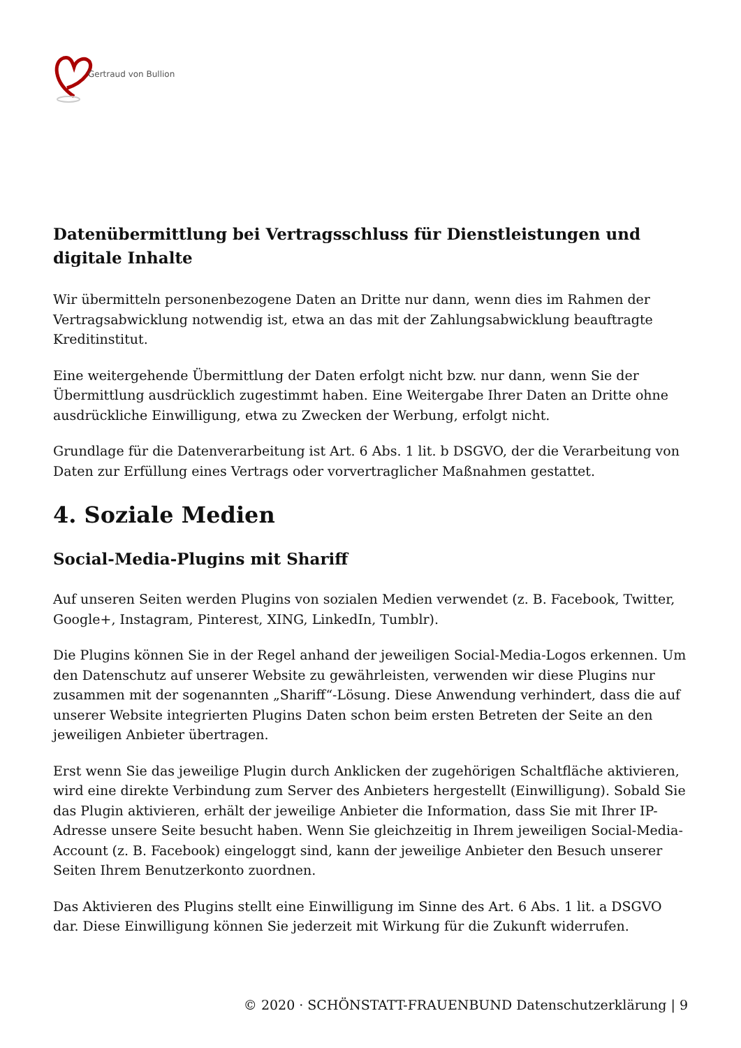Gertraud von Bullion
Datenübermittlung bei Vertragsschluss für Dienstleistungen und digitale Inhalte
Wir übermitteln personenbezogene Daten an Dritte nur dann, wenn dies im Rahmen der Vertragsabwicklung notwendig ist, etwa an das mit der Zahlungsabwicklung beauftragte Kreditinstitut.
Eine weitergehende Übermittlung der Daten erfolgt nicht bzw. nur dann, wenn Sie der Übermittlung ausdrücklich zugestimmt haben. Eine Weitergabe Ihrer Daten an Dritte ohne ausdrückliche Einwilligung, etwa zu Zwecken der Werbung, erfolgt nicht.
Grundlage für die Datenverarbeitung ist Art. 6 Abs. 1 lit. b DSGVO, der die Verarbeitung von Daten zur Erfüllung eines Vertrags oder vorvertraglicher Maßnahmen gestattet.
4. Soziale Medien
Social-Media-Plugins mit Shariff
Auf unseren Seiten werden Plugins von sozialen Medien verwendet (z. B. Facebook, Twitter, Google+, Instagram, Pinterest, XING, LinkedIn, Tumblr).
Die Plugins können Sie in der Regel anhand der jeweiligen Social-Media-Logos erkennen. Um den Datenschutz auf unserer Website zu gewährleisten, verwenden wir diese Plugins nur zusammen mit der sogenannten „Shariff“-Lösung. Diese Anwendung verhindert, dass die auf unserer Website integrierten Plugins Daten schon beim ersten Betreten der Seite an den jeweiligen Anbieter übertragen.
Erst wenn Sie das jeweilige Plugin durch Anklicken der zugehörigen Schaltfläche aktivieren, wird eine direkte Verbindung zum Server des Anbieters hergestellt (Einwilligung). Sobald Sie das Plugin aktivieren, erhält der jeweilige Anbieter die Information, dass Sie mit Ihrer IP-Adresse unsere Seite besucht haben. Wenn Sie gleichzeitig in Ihrem jeweiligen Social-Media-Account (z. B. Facebook) eingeloggt sind, kann der jeweilige Anbieter den Besuch unserer Seiten Ihrem Benutzerkonto zuordnen.
Das Aktivieren des Plugins stellt eine Einwilligung im Sinne des Art. 6 Abs. 1 lit. a DSGVO dar. Diese Einwilligung können Sie jederzeit mit Wirkung für die Zukunft widerrufen.
© 2020 · SCHÖNSTATT-FRAUENBUND Datenschutzerklärung | 9